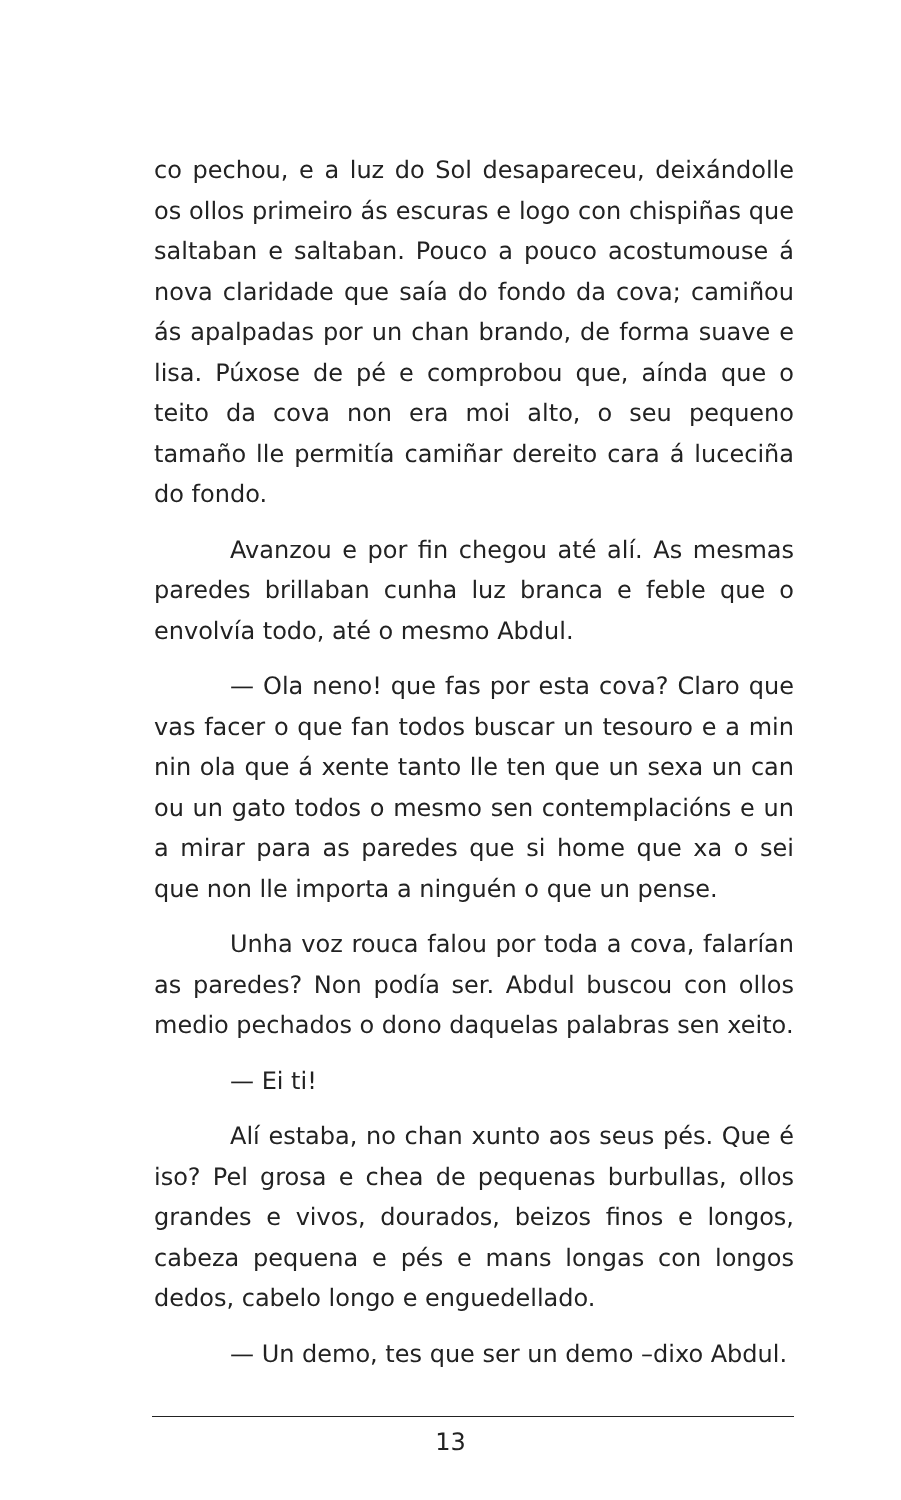co pechou, e a luz do Sol desapareceu, deixándolle os ollos primeiro ás escuras e logo con chispiñas que saltaban e saltaban. Pouco a pouco acostumouse á nova claridade que saía do fondo da cova; camiñou ás apalpadas por un chan brando, de forma suave e lisa. Púxose de pé e comprobou que, aínda que o teito da cova non era moi alto, o seu pequeno tamaño lle permitía camiñar dereito cara á luceciña do fondo.
Avanzou e por fin chegou até alí. As mesmas paredes brillaban cunha luz branca e feble que o envolvía todo, até o mesmo Abdul.
— Ola neno! que fas por esta cova? Claro que vas facer o que fan todos buscar un tesouro e a min nin ola que á xente tanto lle ten que un sexa un can ou un gato todos o mesmo sen contemplacións e un a mirar para as paredes que si home que xa o sei que non lle importa a ninguén o que un pense.
Unha voz rouca falou por toda a cova, falarían as paredes? Non podía ser. Abdul buscou con ollos medio pechados o dono daquelas palabras sen xeito.
— Ei ti!
Alí estaba, no chan xunto aos seus pés. Que é iso? Pel grosa e chea de pequenas burbullas, ollos grandes e vivos, dourados, beizos finos e longos, cabeza pequena e pés e mans longas con longos dedos, cabelo longo e enguedellado.
— Un demo, tes que ser un demo –dixo Abdul.
13